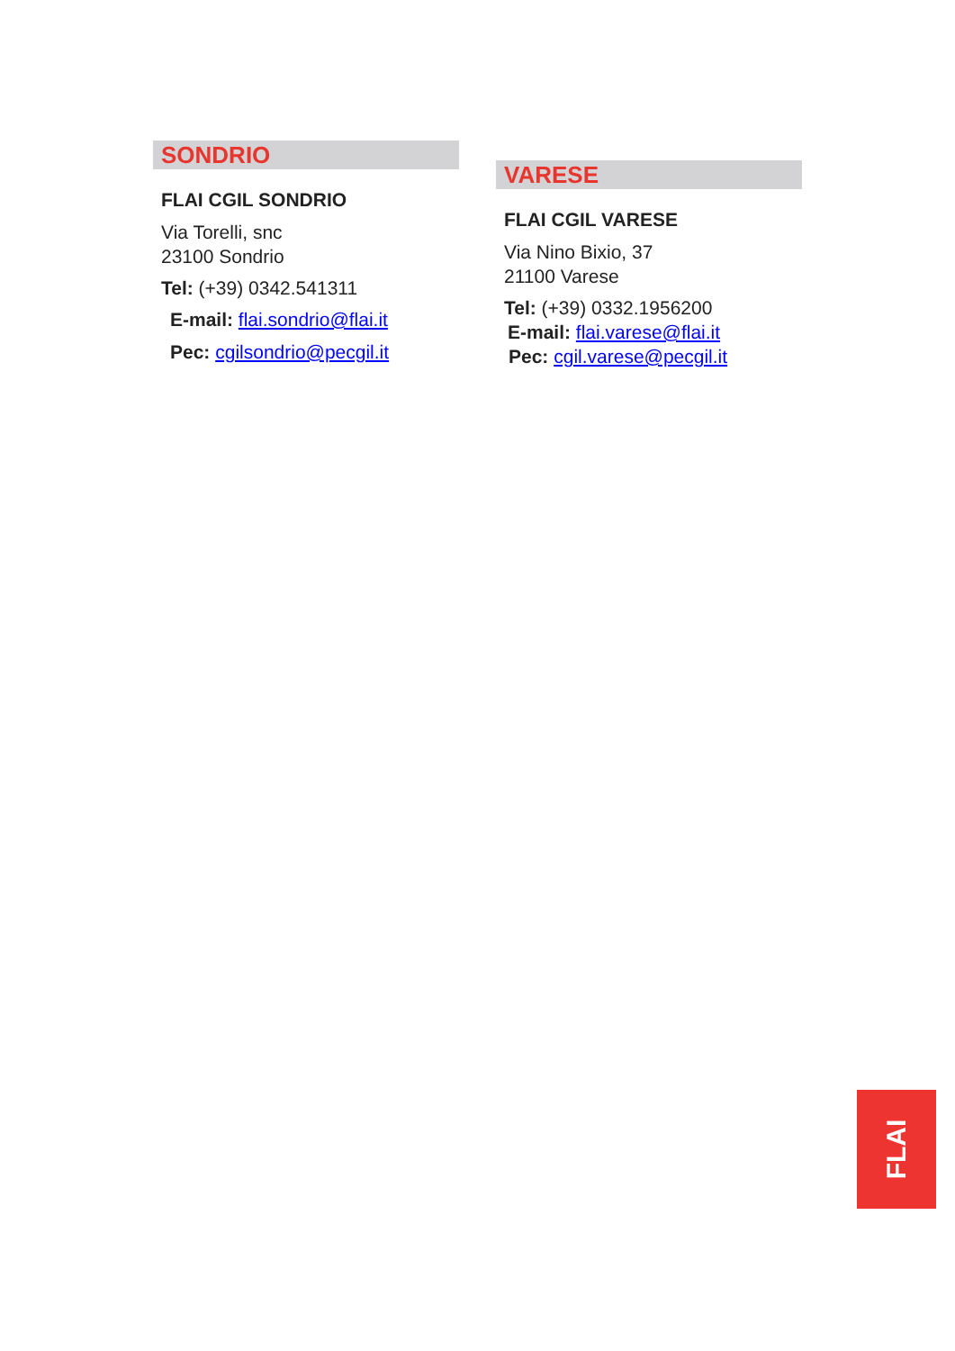SONDRIO
FLAI CGIL SONDRIO
Via Torelli, snc
23100 Sondrio
Tel: (+39) 0342.541311
E-mail: flai.sondrio@flai.it
Pec: cgilsondrio@pecgil.it
VARESE
FLAI CGIL VARESE
Via Nino Bixio, 37
21100 Varese
Tel: (+39) 0332.1956200
E-mail: flai.varese@flai.it
Pec: cgil.varese@pecgil.it
FLAI